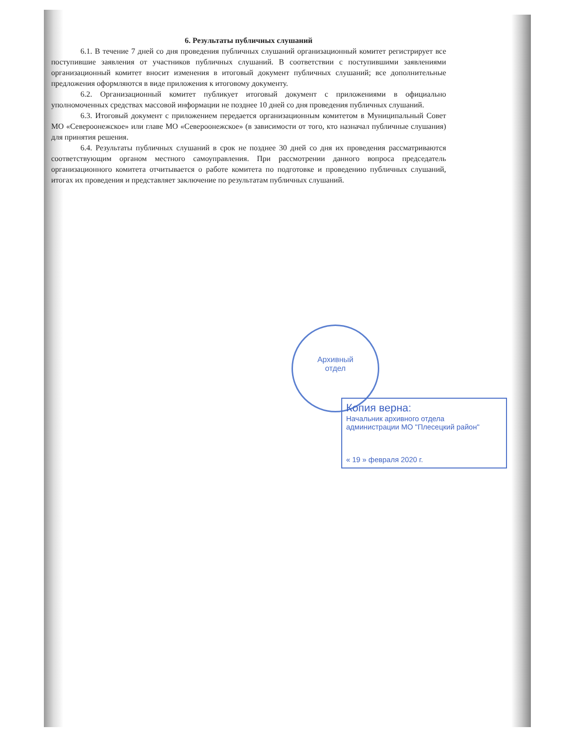6. Результаты публичных слушаний
6.1. В течение 7 дней со дня проведения публичных слушаний организационный комитет регистрирует все поступившие заявления от участников публичных слушаний. В соответствии с поступившими заявлениями организационный комитет вносит изменения в итоговый документ публичных слушаний; все дополнительные предложения оформляются в виде приложения к итоговому документу.
6.2. Организационный комитет публикует итоговый документ с приложениями в официально уполномоченных средствах массовой информации не позднее 10 дней со дня проведения публичных слушаний.
6.3. Итоговый документ с приложением передается организационным комитетом в Муниципальный Совет МО «Североонежское» или главе МО «Североонежское» (в зависимости от того, кто назначал публичные слушания) для принятия решения.
6.4. Результаты публичных слушаний в срок не позднее 30 дней со дня их проведения рассматриваются соответствующим органом местного самоуправления. При рассмотрении данного вопроса председатель организационного комитета отчитывается о работе комитета по подготовке и проведению публичных слушаний, итогах их проведения и представляет заключение по результатам публичных слушаний.
Архивный
отдел
Копия верна:
Начальник архивного отдела
администрации МО "Плесецкий район"
« 19 » февраля 2020 г.